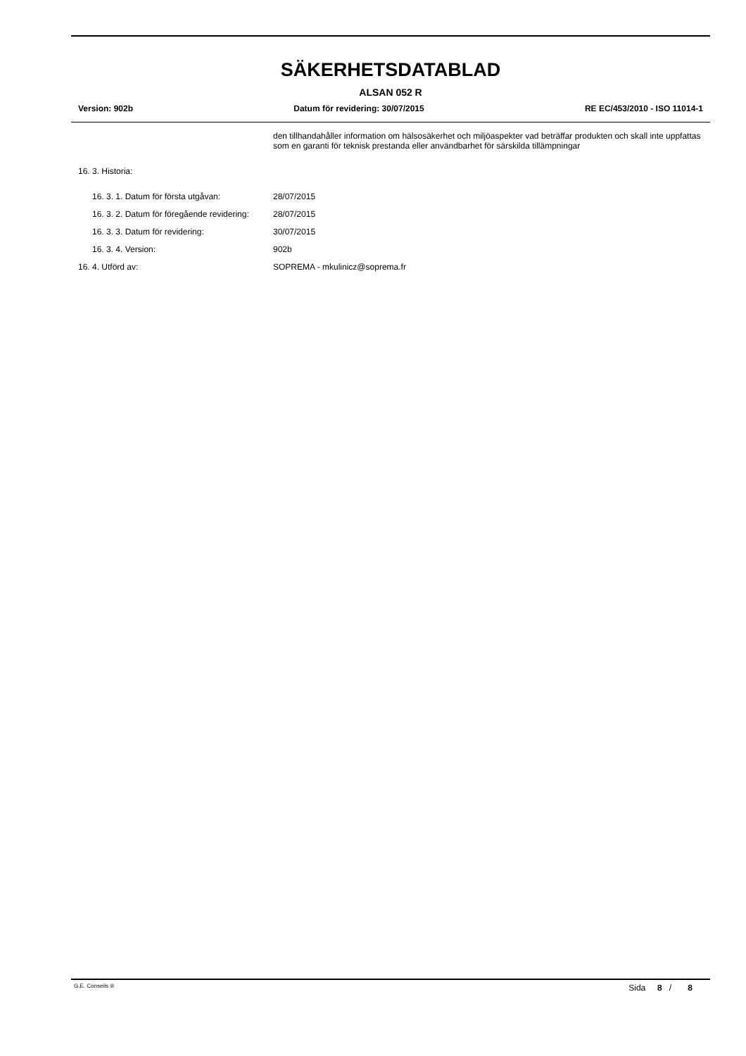SÄKERHETSDATABLAD
ALSAN 052 R
Version: 902b Datum för revidering: 30/07/2015 RE EC/453/2010 - ISO 11014-1
den tillhandahåller information om hälsosäkerhet och miljöaspekter vad beträffar produkten och skall inte uppfattas som en garanti för teknisk prestanda eller användbarhet för särskilda tillämpningar
16. 3. Historia:
16. 3. 1. Datum för första utgåvan: 28/07/2015
16. 3. 2. Datum för föregående revidering:
28/07/2015
16. 3. 3. Datum för revidering: 30/07/2015
16. 3. 4. Version: 902b
16. 4. Utförd av: SOPREMA - mkulinicz@soprema.fr
G.E. Conseils ® Sida 8 / 8